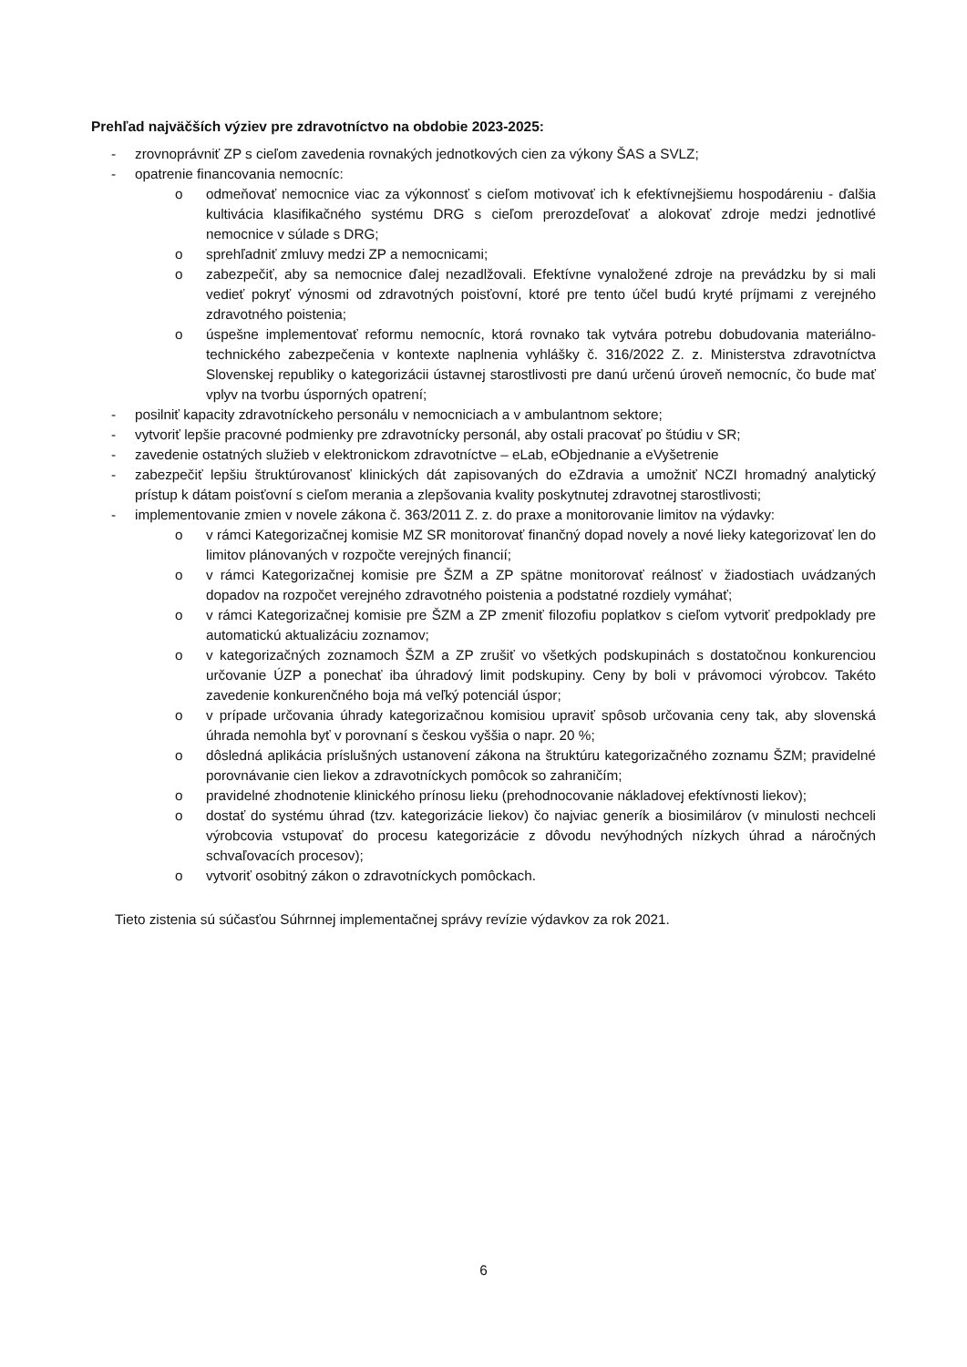Prehľad najväčších výziev pre zdravotníctvo na obdobie 2023-2025:
- zrovnoprávniť ZP s cieľom zavedenia rovnakých jednotkových cien za výkony ŠAS a SVLZ;
- opatrenie financovania nemocníc:
o odmeňovať nemocnice viac za výkonnosť s cieľom motivovať ich k efektívnejšiemu hospodáreniu - ďalšia kultivácia klasifikačného systému DRG s cieľom prerozdeľovať a alokovať zdroje medzi jednotlivé nemocnice v súlade s DRG;
o sprehľadniť zmluvy medzi ZP a nemocnicami;
o zabezpečiť, aby sa nemocnice ďalej nezadlžovali. Efektívne vynaložené zdroje na prevádzku by si mali vedieť pokryť výnosmi od zdravotných poisťovní, ktoré pre tento účel budú kryté príjmami z verejného zdravotného poistenia;
o úspešne implementovať reformu nemocníc, ktorá rovnako tak vytvára potrebu dobudovania materiálno-technického zabezpečenia v kontexte naplnenia vyhlášky č. 316/2022 Z. z. Ministerstva zdravotníctva Slovenskej republiky o kategorizácii ústavnej starostlivosti pre danú určenú úroveň nemocníc, čo bude mať vplyv na tvorbu úsporných opatrení;
- posilniť kapacity zdravotníckeho personálu v nemocniciach a v ambulantnom sektore;
- vytvoriť lepšie pracovné podmienky pre zdravotnícky personál, aby ostali pracovať po štúdiu v SR;
- zavedenie ostatných služieb v elektronickom zdravotníctve – eLab, eObjednanie a eVyšetrenie
- zabezpečiť lepšiu štruktúrovanosť klinických dát zapisovaných do eZdravia a umožniť NCZI hromadný analytický prístup k dátam poisťovní s cieľom merania a zlepšovania kvality poskytnutej zdravotnej starostlivosti;
- implementovanie zmien v novele zákona č. 363/2011 Z. z. do praxe a monitorovanie limitov na výdavky:
o v rámci Kategorizačnej komisie MZ SR monitorovať finančný dopad novely a nové lieky kategorizovať len do limitov plánovaných v rozpočte verejných financií;
o v rámci Kategorizačnej komisie pre ŠZM a ZP spätne monitorovať reálnosť v žiadostiach uvádzaných dopadov na rozpočet verejného zdravotného poistenia a podstatné rozdiely vymáhať;
o v rámci Kategorizačnej komisie pre ŠZM a ZP zmeniť filozofiu poplatkov s cieľom vytvoriť predpoklady pre automatickú aktualizáciu zoznamov;
o v kategorizačných zoznamoch ŠZM a ZP zrušiť vo všetkých podskupinách s dostatočnou konkurenciou určovanie ÚZP a ponechať iba úhradový limit podskupiny. Ceny by boli v právomoci výrobcov. Takéto zavedenie konkurenčného boja má veľký potenciál úspor;
o v prípade určovania úhrady kategorizačnou komisiou upraviť spôsob určovania ceny tak, aby slovenská úhrada nemohla byť v porovnaní s českou vyššia o napr. 20 %;
o dôsledná aplikácia príslušných ustanovení zákona na štruktúru kategorizačného zoznamu ŠZM; pravidelné porovnávanie cien liekov a zdravotníckych pomôcok so zahraničím;
o pravidelné zhodnotenie klinického prínosu lieku (prehodnocovanie nákladovej efektívnosti liekov);
o dostať do systému úhrad (tzv. kategorizácie liekov) čo najviac generík a biosimilárov (v minulosti nechceli výrobcovia vstupovať do procesu kategorizácie z dôvodu nevýhodných nízkych úhrad a náročných schvaľovacích procesov);
o vytvoriť osobitný zákon o zdravotníckych pomôckach.
Tieto zistenia sú súčasťou Súhrnnej implementačnej správy revízie výdavkov za rok 2021.
6